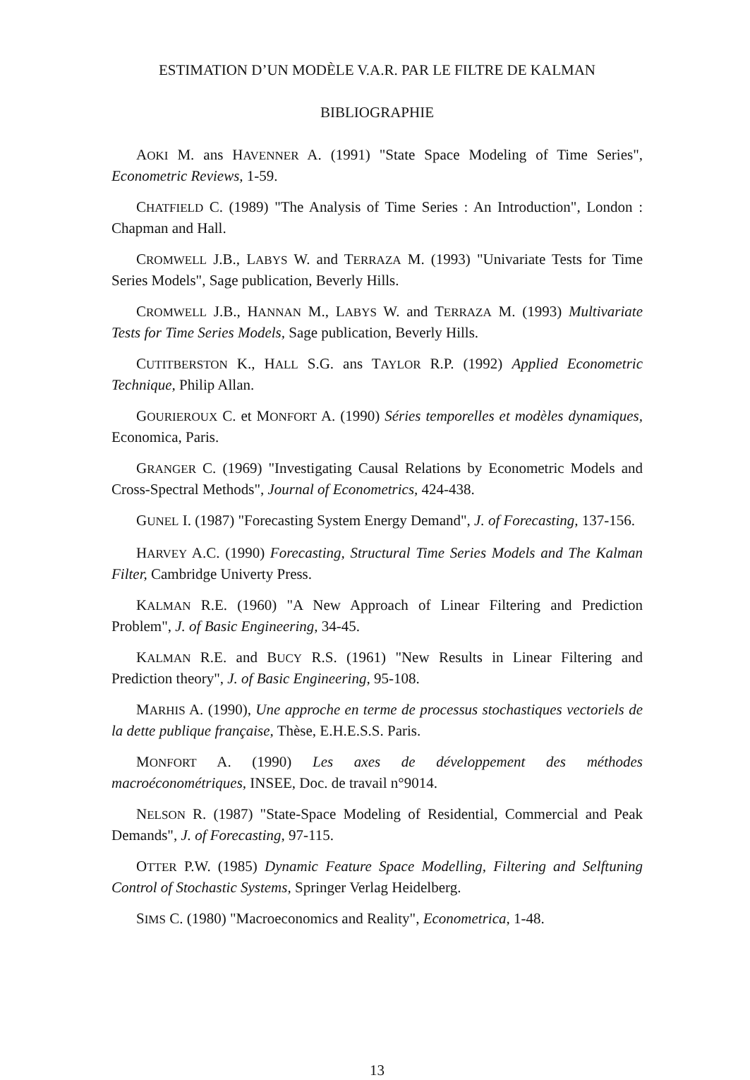ESTIMATION D’UN MODÈLE V.A.R. PAR LE FILTRE DE KALMAN
BIBLIOGRAPHIE
AOKI M. ans HAVENNER A. (1991) "State Space Modeling of Time Series", Econometric Reviews, 1-59.
CHATFIELD C. (1989) "The Analysis of Time Series : An Introduction", London : Chapman and Hall.
CROMWELL J.B., LABYS W. and TERRAZA M. (1993) "Univariate Tests for Time Series Models", Sage publication, Beverly Hills.
CROMWELL J.B., HANNAN M., LABYS W. and TERRAZA M. (1993) Multivariate Tests for Time Series Models, Sage publication, Beverly Hills.
CUTITBERSTON K., HALL S.G. ans TAYLOR R.P. (1992) Applied Econometric Technique, Philip Allan.
GOURIEROUX C. et MONFORT A. (1990) Séries temporelles et modèles dynamiques, Economica, Paris.
GRANGER C. (1969) "Investigating Causal Relations by Econometric Models and Cross-Spectral Methods", Journal of Econometrics, 424-438.
GUNEL I. (1987) "Forecasting System Energy Demand", J. of Forecasting, 137-156.
HARVEY A.C. (1990) Forecasting, Structural Time Series Models and The Kalman Filter, Cambridge Univerty Press.
KALMAN R.E. (1960) "A New Approach of Linear Filtering and Prediction Problem", J. of Basic Engineering, 34-45.
KALMAN R.E. and BUCY R.S. (1961) "New Results in Linear Filtering and Prediction theory", J. of Basic Engineering, 95-108.
MARHIS A. (1990), Une approche en terme de processus stochastiques vectoriels de la dette publique française, Thèse, E.H.E.S.S. Paris.
MONFORT A. (1990) Les axes de développement des méthodes macroéconométriques, INSEE, Doc. de travail n°9014.
NELSON R. (1987) "State-Space Modeling of Residential, Commercial and Peak Demands", J. of Forecasting, 97-115.
OTTER P.W. (1985) Dynamic Feature Space Modelling, Filtering and Selftuning Control of Stochastic Systems, Springer Verlag Heidelberg.
SIMS C. (1980) "Macroeconomics and Reality", Econometrica, 1-48.
13